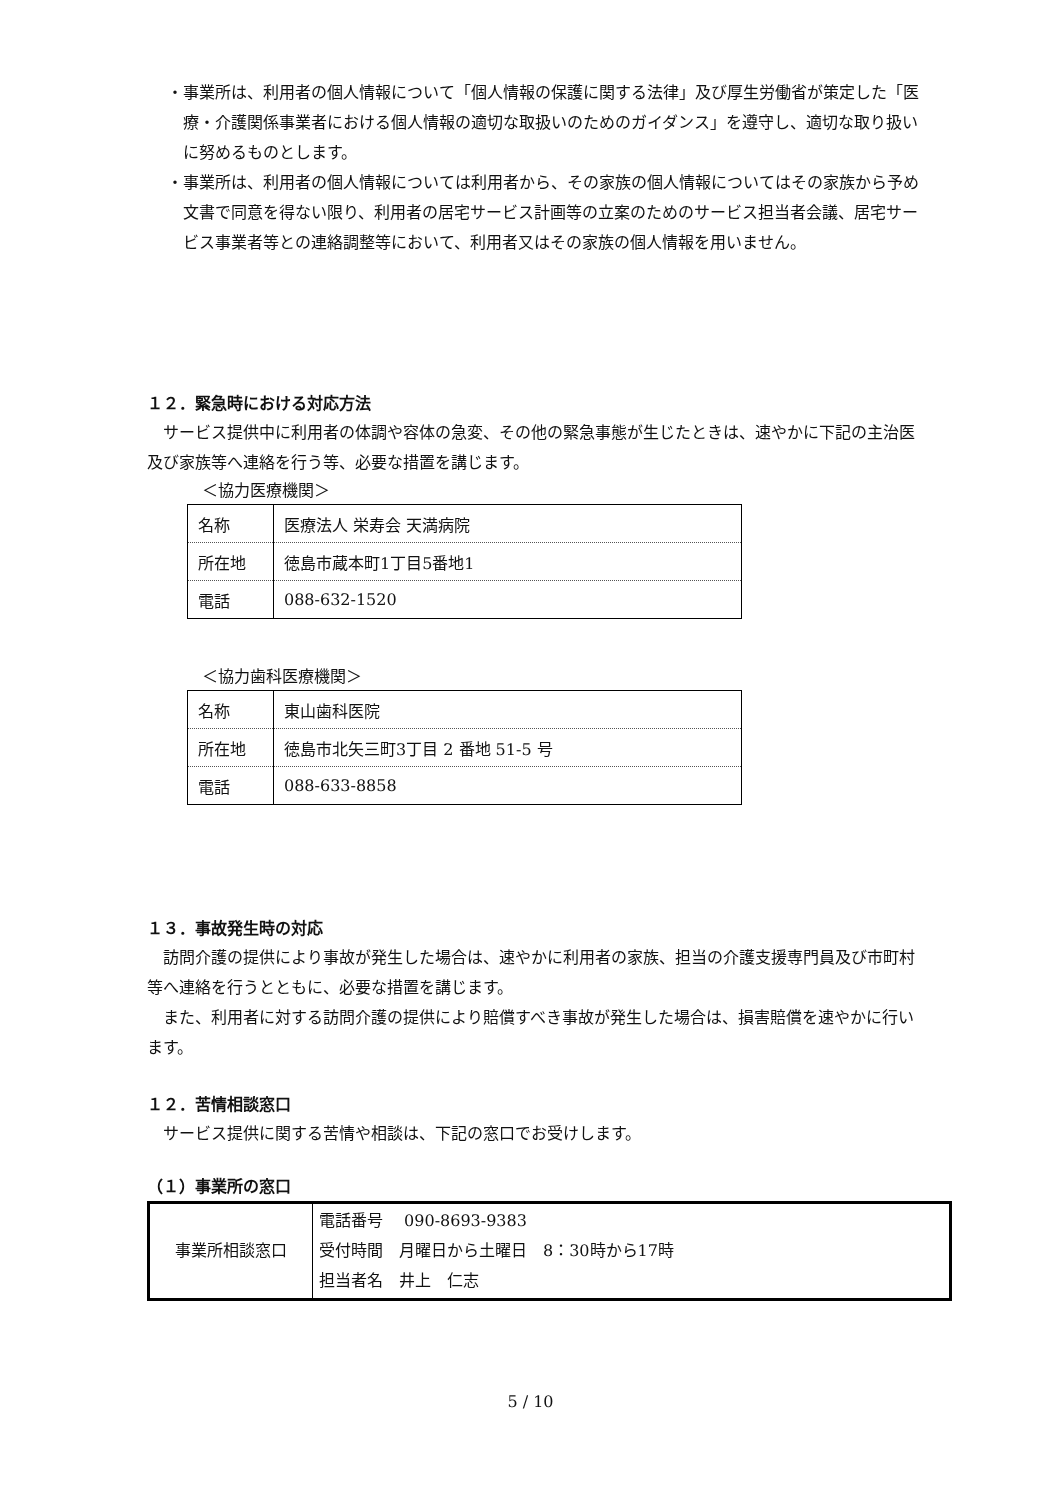・事業所は、利用者の個人情報について「個人情報の保護に関する法律」及び厚生労働省が策定した「医療・介護関係事業者における個人情報の適切な取扱いのためのガイダンス」を遵守し、適切な取り扱いに努めるものとします。
・事業所は、利用者の個人情報については利用者から、その家族の個人情報についてはその家族から予め文書で同意を得ない限り、利用者の居宅サービス計画等の立案のためのサービス担当者会議、居宅サービス事業者等との連絡調整等において、利用者又はその家族の個人情報を用いません。
１２．緊急時における対応方法
　サービス提供中に利用者の体調や容体の急変、その他の緊急事態が生じたときは、速やかに下記の主治医及び家族等へ連絡を行う等、必要な措置を講じます。
＜協力医療機関＞
| 名称 | 医療法人 栄寿会 天満病院 |
| 所在地 | 徳島市蔵本町1丁目5番地1 |
| 電話 | 088-632-1520 |
＜協力歯科医療機関＞
| 名称 | 東山歯科医院 |
| 所在地 | 徳島市北矢三町3丁目 2 番地 51-5 号 |
| 電話 | 088-633-8858 |
１３．事故発生時の対応
　訪問介護の提供により事故が発生した場合は、速やかに利用者の家族、担当の介護支援専門員及び市町村等へ連絡を行うとともに、必要な措置を講じます。
　また、利用者に対する訪問介護の提供により賠償すべき事故が発生した場合は、損害賠償を速やかに行います。
１２．苦情相談窓口
　サービス提供に関する苦情や相談は、下記の窓口でお受けします。
（１）事業所の窓口
| 事業所相談窓口 | 電話番号 090-8693-9383 受付時間 月曜日から土曜日 8：30時から17時 担当者名 井上 仁志 |
5 / 10